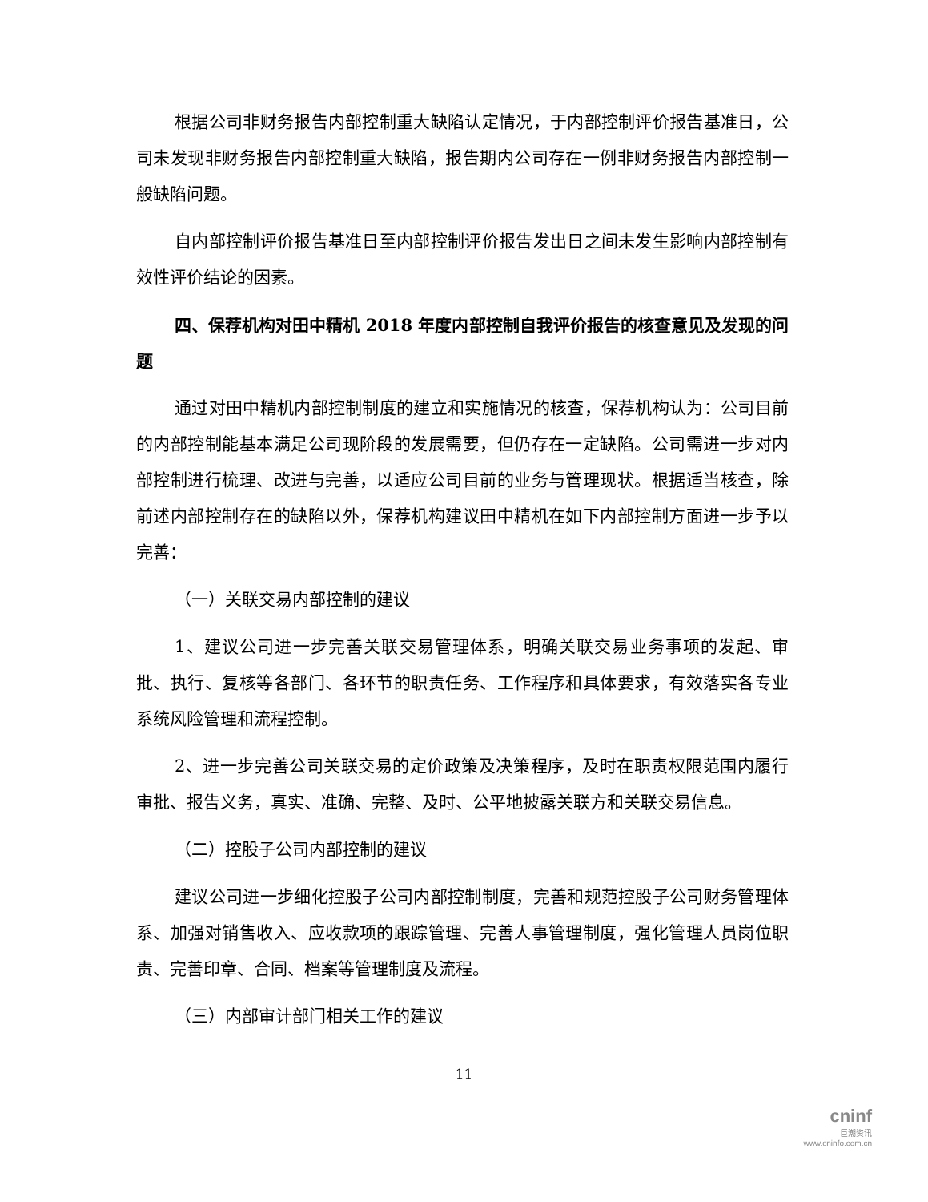根据公司非财务报告内部控制重大缺陷认定情况，于内部控制评价报告基准日，公司未发现非财务报告内部控制重大缺陷，报告期内公司存在一例非财务报告内部控制一般缺陷问题。
自内部控制评价报告基准日至内部控制评价报告发出日之间未发生影响内部控制有效性评价结论的因素。
四、保荐机构对田中精机 2018 年度内部控制自我评价报告的核查意见及发现的问题
通过对田中精机内部控制制度的建立和实施情况的核查，保荐机构认为：公司目前的内部控制能基本满足公司现阶段的发展需要，但仍存在一定缺陷。公司需进一步对内部控制进行梳理、改进与完善，以适应公司目前的业务与管理现状。根据适当核查，除前述内部控制存在的缺陷以外，保荐机构建议田中精机在如下内部控制方面进一步予以完善：
（一）关联交易内部控制的建议
1、建议公司进一步完善关联交易管理体系，明确关联交易业务事项的发起、审批、执行、复核等各部门、各环节的职责任务、工作程序和具体要求，有效落实各专业系统风险管理和流程控制。
2、进一步完善公司关联交易的定价政策及决策程序，及时在职责权限范围内履行审批、报告义务，真实、准确、完整、及时、公平地披露关联方和关联交易信息。
（二）控股子公司内部控制的建议
建议公司进一步细化控股子公司内部控制制度，完善和规范控股子公司财务管理体系、加强对销售收入、应收款项的跟踪管理、完善人事管理制度，强化管理人员岗位职责、完善印章、合同、档案等管理制度及流程。
（三）内部审计部门相关工作的建议
11
cninf
巨潮资讯
www.cninfo.com.cn